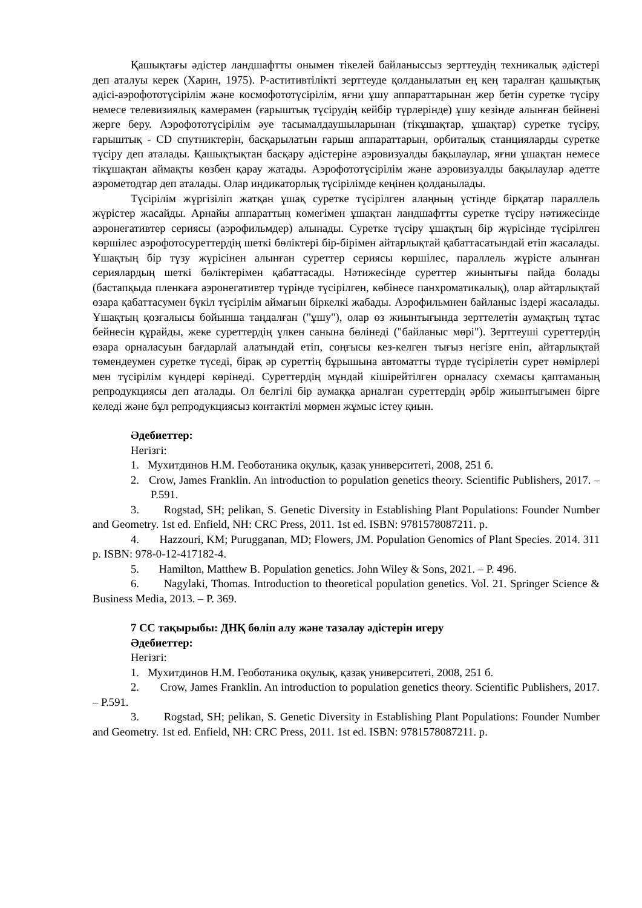Қашықтағы әдістер ландшафтты онымен тікелей байланыссыз зерттеудің техникалық әдістері деп аталуы керек (Харин, 1975). Р-аститивтілікті зерттеуде қолданылатын ең кең таралған қашықтық әдісі-аэрофототүсірілім және космофототүсірілім, яғни ұшу аппараттарынан жер бетін суретке түсіру немесе телевизиялық камерамен (ғарыштық түсірудің кейбір түрлерінде) ұшу кезінде алынған бейнені жерге беру. Аэрофототүсірілім әуе тасымалдаушыларынан (тікұшақтар, ұшақтар) суретке түсіру, ғарыштық - CD спутниктерін, басқарылатын ғарыш аппараттарын, орбиталық станцияларды суретке түсіру деп аталады. Қашықтықтан басқару әдістеріне аэровизуалды бақылаулар, яғни ұшақтан немесе тікұшақтан аймақты көзбен қарау жатады. Аэрофототүсірілім және аэровизуалды бақылаулар әдетте аэрометодтар деп аталады. Олар индикаторлық түсірілімде кеңінен қолданылады.
Түсірілім жүргізіліп жатқан ұшақ суретке түсірілген алаңның үстінде бірқатар параллель жүрістер жасайды. Арнайы аппараттың көмегімен ұшақтан ландшафтты суретке түсіру нәтижесінде аэронегативтер сериясы (аэрофильмдер) алынады. Суретке түсіру ұшақтың бір жүрісінде түсірілген көршілес аэрофотосуреттердің шеткі бөліктері бір-бірімен айтарлықтай қабаттасатындай етіп жасалады. Ұшақтың бір түзу жүрісінен алынған суреттер сериясы көршілес, параллель жүрісте алынған сериялардың шеткі бөліктерімен қабаттасады. Нәтижесінде суреттер жиынтығы пайда болады (бастапқыда пленкаға аэронегативтер түрінде түсірілген, көбінесе панхроматикалық), олар айтарлықтай өзара қабаттасумен бүкіл түсірілім аймағын біркелкі жабады. Аэрофильмнен байланыс іздері жасалады. Ұшақтың қозғалысы бойынша таңдалған ("ұшу"), олар өз жиынтығында зерттелетін аумақтың тұтас бейнесін құрайды, жеке суреттердің үлкен санына бөлінеді ("байланыс мөрі"). Зерттеуші суреттердің өзара орналасуын бағдарлай алатындай етіп, соңғысы кез-келген тығыз негізге еніп, айтарлықтай төмендеумен суретке түседі, бірақ әр суреттің бұрышына автоматты түрде түсірілетін сурет нөмірлері мен түсірілім күндері көрінеді. Суреттердің мұндай кішірейтілген орналасу схемасы қаптаманың репродукциясы деп аталады. Ол белгілі бір аумаққа арналған суреттердің әрбір жиынтығымен бірге келеді және бұл репродукциясыз контактілі мөрмен жұмыс істеу қиын.
Әдебиеттер:
Негізгі:
1. Мухитдинов Н.М. Геоботаника оқулық, қазақ университеті, 2008, 251 б.
2. Crow, James Franklin. An introduction to population genetics theory. Scientific Publishers, 2017. – P.591.
3. Rogstad, SH; pelikan, S. Genetic Diversity in Establishing Plant Populations: Founder Number and Geometry. 1st ed. Enfield, NH: CRC Press, 2011. 1st ed. ISBN: 9781578087211. p.
4. Hazzouri, KM; Purugganan, MD; Flowers, JM. Population Genomics of Plant Species. 2014. 311 p. ISBN: 978-0-12-417182-4.
5. Hamilton, Matthew B. Population genetics. John Wiley & Sons, 2021. – P. 496.
6. Nagylaki, Thomas. Introduction to theoretical population genetics. Vol. 21. Springer Science & Business Media, 2013. – P. 369.
7 СС тақырыбы: ДНҚ бөліп алу және тазалау әдістерін игеру
Әдебиеттер:
Негізгі:
1. Мухитдинов Н.М. Геоботаника оқулық, қазақ университеті, 2008, 251 б.
2. Crow, James Franklin. An introduction to population genetics theory. Scientific Publishers, 2017. – P.591.
3. Rogstad, SH; pelikan, S. Genetic Diversity in Establishing Plant Populations: Founder Number and Geometry. 1st ed. Enfield, NH: CRC Press, 2011. 1st ed. ISBN: 9781578087211. p.